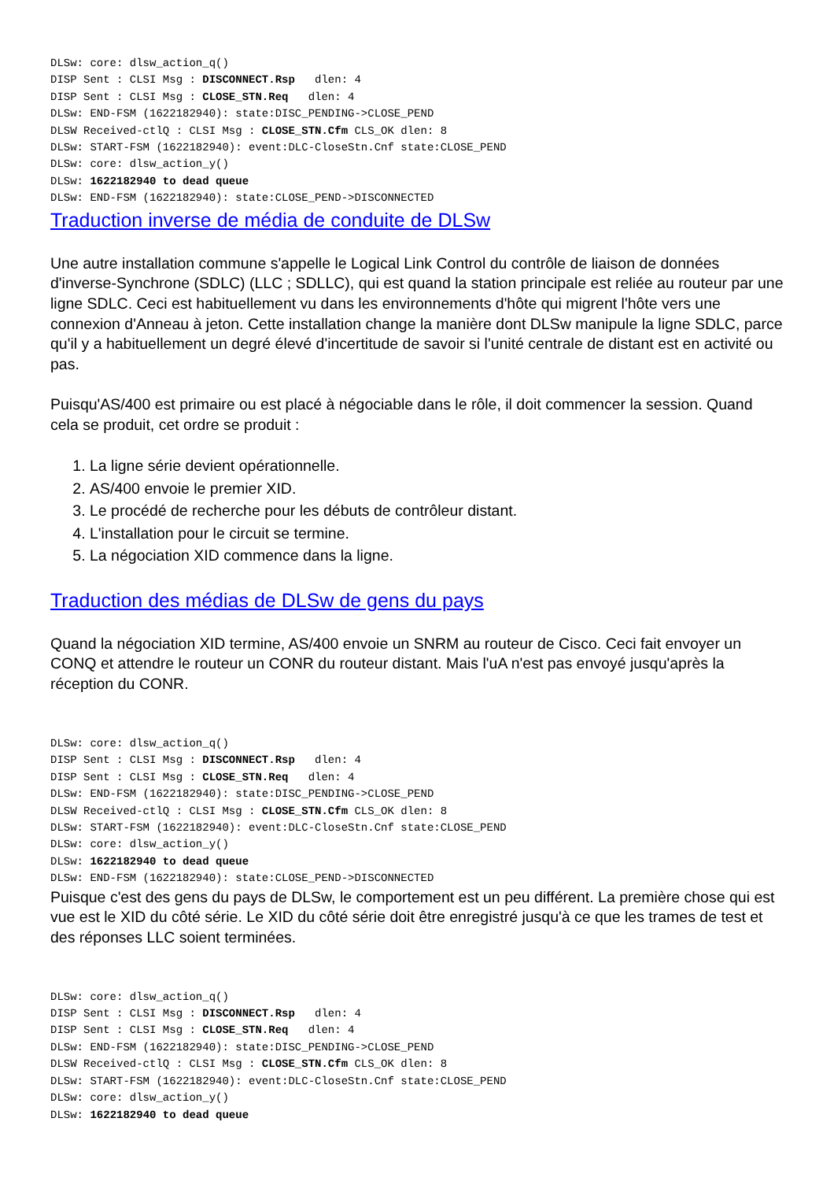DLSw: core: dlsw_action_q()
DISP Sent : CLSI Msg : DISCONNECT.Rsp   dlen: 4
DISP Sent : CLSI Msg : CLOSE_STN.Req   dlen: 4
DLSw: END-FSM (1622182940): state:DISC_PENDING->CLOSE_PEND
DLSW Received-ctlQ : CLSI Msg : CLOSE_STN.Cfm CLS_OK dlen: 8
DLSw: START-FSM (1622182940): event:DLC-CloseStn.Cnf state:CLOSE_PEND
DLSw: core: dlsw_action_y()
DLSw: 1622182940 to dead queue
DLSw: END-FSM (1622182940): state:CLOSE_PEND->DISCONNECTED
Traduction inverse de média de conduite de DLSw
Une autre installation commune s'appelle le Logical Link Control du contrôle de liaison de données d'inverse-Synchrone (SDLC) (LLC ; SDLLC), qui est quand la station principale est reliée au routeur par une ligne SDLC. Ceci est habituellement vu dans les environnements d'hôte qui migrent l'hôte vers une connexion d'Anneau à jeton. Cette installation change la manière dont DLSw manipule la ligne SDLC, parce qu'il y a habituellement un degré élevé d'incertitude de savoir si l'unité centrale de distant est en activité ou pas.
Puisqu'AS/400 est primaire ou est placé à négociable dans le rôle, il doit commencer la session. Quand cela se produit, cet ordre se produit :
1. La ligne série devient opérationnelle.
2. AS/400 envoie le premier XID.
3. Le procédé de recherche pour les débuts de contrôleur distant.
4. L'installation pour le circuit se termine.
5. La négociation XID commence dans la ligne.
Traduction des médias de DLSw de gens du pays
Quand la négociation XID termine, AS/400 envoie un SNRM au routeur de Cisco. Ceci fait envoyer un CONQ et attendre le routeur un CONR du routeur distant. Mais l'uA n'est pas envoyé jusqu'après la réception du CONR.
DLSw: core: dlsw_action_q()
DISP Sent : CLSI Msg : DISCONNECT.Rsp   dlen: 4
DISP Sent : CLSI Msg : CLOSE_STN.Req   dlen: 4
DLSw: END-FSM (1622182940): state:DISC_PENDING->CLOSE_PEND
DLSW Received-ctlQ : CLSI Msg : CLOSE_STN.Cfm CLS_OK dlen: 8
DLSw: START-FSM (1622182940): event:DLC-CloseStn.Cnf state:CLOSE_PEND
DLSw: core: dlsw_action_y()
DLSw: 1622182940 to dead queue
DLSw: END-FSM (1622182940): state:CLOSE_PEND->DISCONNECTED
Puisque c'est des gens du pays de DLSw, le comportement est un peu différent. La première chose qui est vue est le XID du côté série. Le XID du côté série doit être enregistré jusqu'à ce que les trames de test et des réponses LLC soient terminées.
DLSw: core: dlsw_action_q()
DISP Sent : CLSI Msg : DISCONNECT.Rsp   dlen: 4
DISP Sent : CLSI Msg : CLOSE_STN.Req   dlen: 4
DLSw: END-FSM (1622182940): state:DISC_PENDING->CLOSE_PEND
DLSW Received-ctlQ : CLSI Msg : CLOSE_STN.Cfm CLS_OK dlen: 8
DLSw: START-FSM (1622182940): event:DLC-CloseStn.Cnf state:CLOSE_PEND
DLSw: core: dlsw_action_y()
DLSw: 1622182940 to dead queue